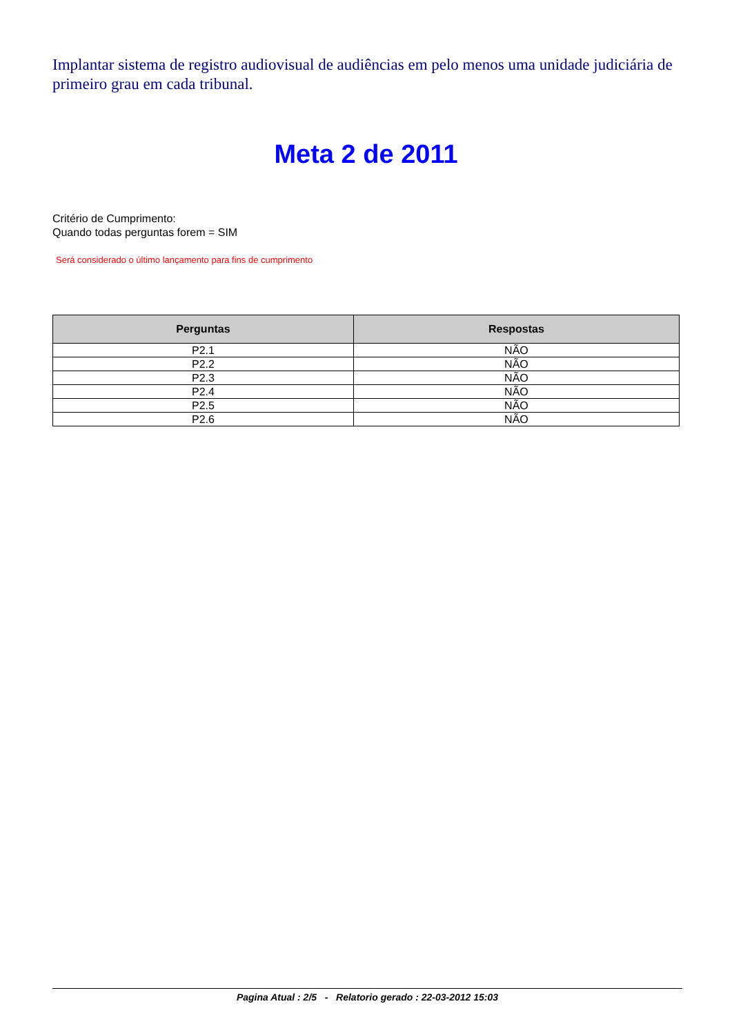Implantar sistema de registro audiovisual de audiências em pelo menos uma unidade judiciária de primeiro grau em cada tribunal.
Meta 2 de 2011
Critério de Cumprimento:
Quando todas perguntas forem = SIM
Será considerado o último lançamento para fins de cumprimento
| Perguntas | Respostas |
| --- | --- |
| P2.1 | NÃO |
| P2.2 | NÃO |
| P2.3 | NÃO |
| P2.4 | NÃO |
| P2.5 | NÃO |
| P2.6 | NÃO |
Pagina Atual : 2/5 - Relatorio gerado : 22-03-2012 15:03